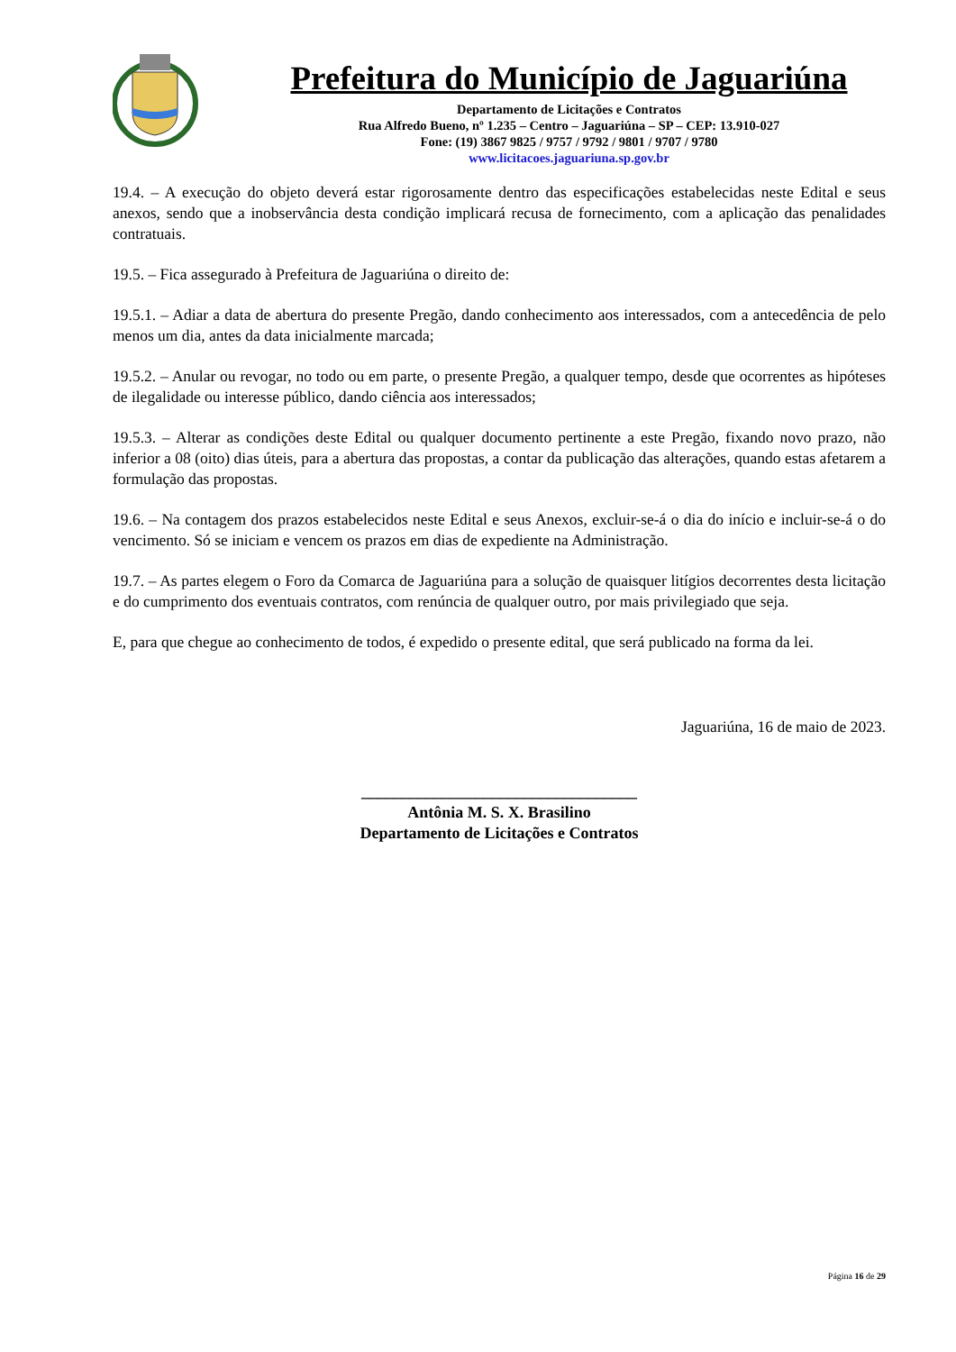Prefeitura do Município de Jaguariúna
Departamento de Licitações e Contratos
Rua Alfredo Bueno, nº 1.235 – Centro – Jaguariúna – SP – CEP: 13.910-027
Fone: (19) 3867 9825 / 9757 / 9792 / 9801 / 9707 / 9780
www.licitacoes.jaguariuna.sp.gov.br
19.4. – A execução do objeto deverá estar rigorosamente dentro das especificações estabelecidas neste Edital e seus anexos, sendo que a inobservância desta condição implicará recusa de fornecimento, com a aplicação das penalidades contratuais.
19.5. – Fica assegurado à Prefeitura de Jaguariúna o direito de:
19.5.1. – Adiar a data de abertura do presente Pregão, dando conhecimento aos interessados, com a antecedência de pelo menos um dia, antes da data inicialmente marcada;
19.5.2. – Anular ou revogar, no todo ou em parte, o presente Pregão, a qualquer tempo, desde que ocorrentes as hipóteses de ilegalidade ou interesse público, dando ciência aos interessados;
19.5.3. – Alterar as condições deste Edital ou qualquer documento pertinente a este Pregão, fixando novo prazo, não inferior a 08 (oito) dias úteis, para a abertura das propostas, a contar da publicação das alterações, quando estas afetarem a formulação das propostas.
19.6. – Na contagem dos prazos estabelecidos neste Edital e seus Anexos, excluir-se-á o dia do início e incluir-se-á o do vencimento. Só se iniciam e vencem os prazos em dias de expediente na Administração.
19.7. – As partes elegem o Foro da Comarca de Jaguariúna para a solução de quaisquer litígios decorrentes desta licitação e do cumprimento dos eventuais contratos, com renúncia de qualquer outro, por mais privilegiado que seja.
E, para que chegue ao conhecimento de todos, é expedido o presente edital, que será publicado na forma da lei.
Jaguariúna, 16 de maio de 2023.
__________________________________
Antônia M. S. X. Brasilino
Departamento de Licitações e Contratos
Página 16 de 29